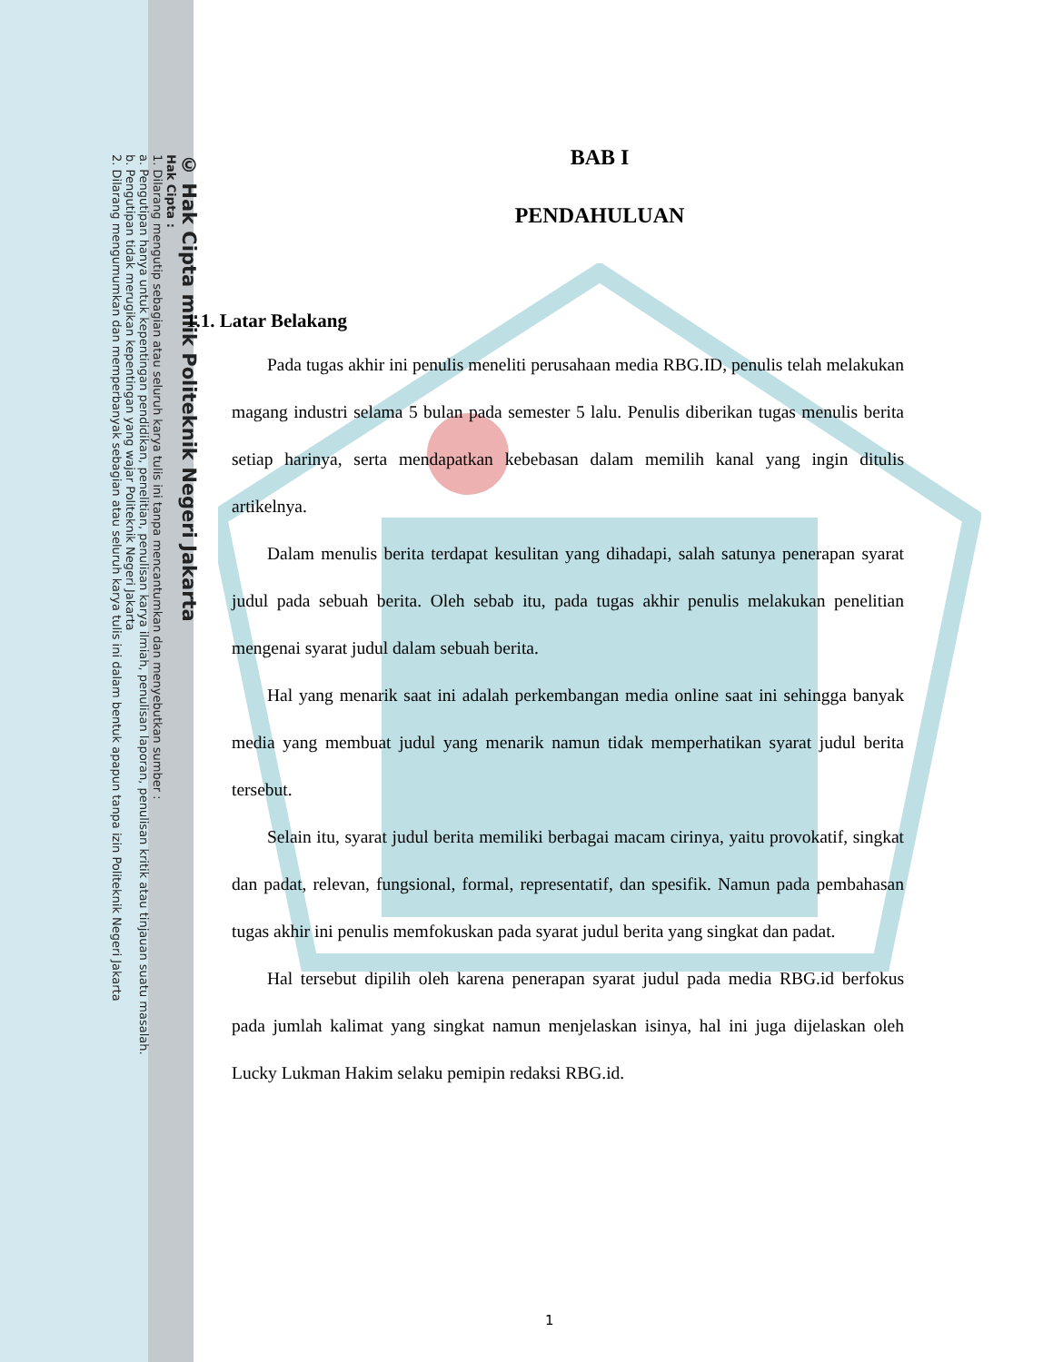© Hak Cipta milik Politeknik Negeri Jakarta
Hak Cipta :
1. Dilarang mengutip sebagian atau seluruh karya tulis ini tanpa mencantumkan dan menyebutkan sumber :
a. Pengutipan hanya untuk kepentingan pendidikan, penelitian, penulisan karya ilmiah, penulisan laporan, penulisan kritik atau tinjauan suatu masalah.
b. Pengutipan tidak merugikan kepentingan yang wajar Politeknik Negeri Jakarta
2. Dilarang mengumumkan dan memperbanyak sebagian atau seluruh karya tulis ini dalam bentuk apapun tanpa izin Politeknik Negeri Jakarta
BAB I
PENDAHULUAN
1.1. Latar Belakang
Pada tugas akhir ini penulis meneliti perusahaan media RBG.ID, penulis telah melakukan magang industri selama 5 bulan pada semester 5 lalu. Penulis diberikan tugas menulis berita setiap harinya, serta mendapatkan kebebasan dalam memilih kanal yang ingin ditulis artikelnya.
Dalam menulis berita terdapat kesulitan yang dihadapi, salah satunya penerapan syarat judul pada sebuah berita. Oleh sebab itu, pada tugas akhir penulis melakukan penelitian mengenai syarat judul dalam sebuah berita.
Hal yang menarik saat ini adalah perkembangan media online saat ini sehingga banyak media yang membuat judul yang menarik namun tidak memperhatikan syarat judul berita tersebut.
Selain itu, syarat judul berita memiliki berbagai macam cirinya, yaitu provokatif, singkat dan padat, relevan, fungsional, formal, representatif, dan spesifik. Namun pada pembahasan tugas akhir ini penulis memfokuskan pada syarat judul berita yang singkat dan padat.
Hal tersebut dipilih oleh karena penerapan syarat judul pada media RBG.id berfokus pada jumlah kalimat yang singkat namun menjelaskan isinya, hal ini juga dijelaskan oleh Lucky Lukman Hakim selaku pemipin redaksi RBG.id.
1